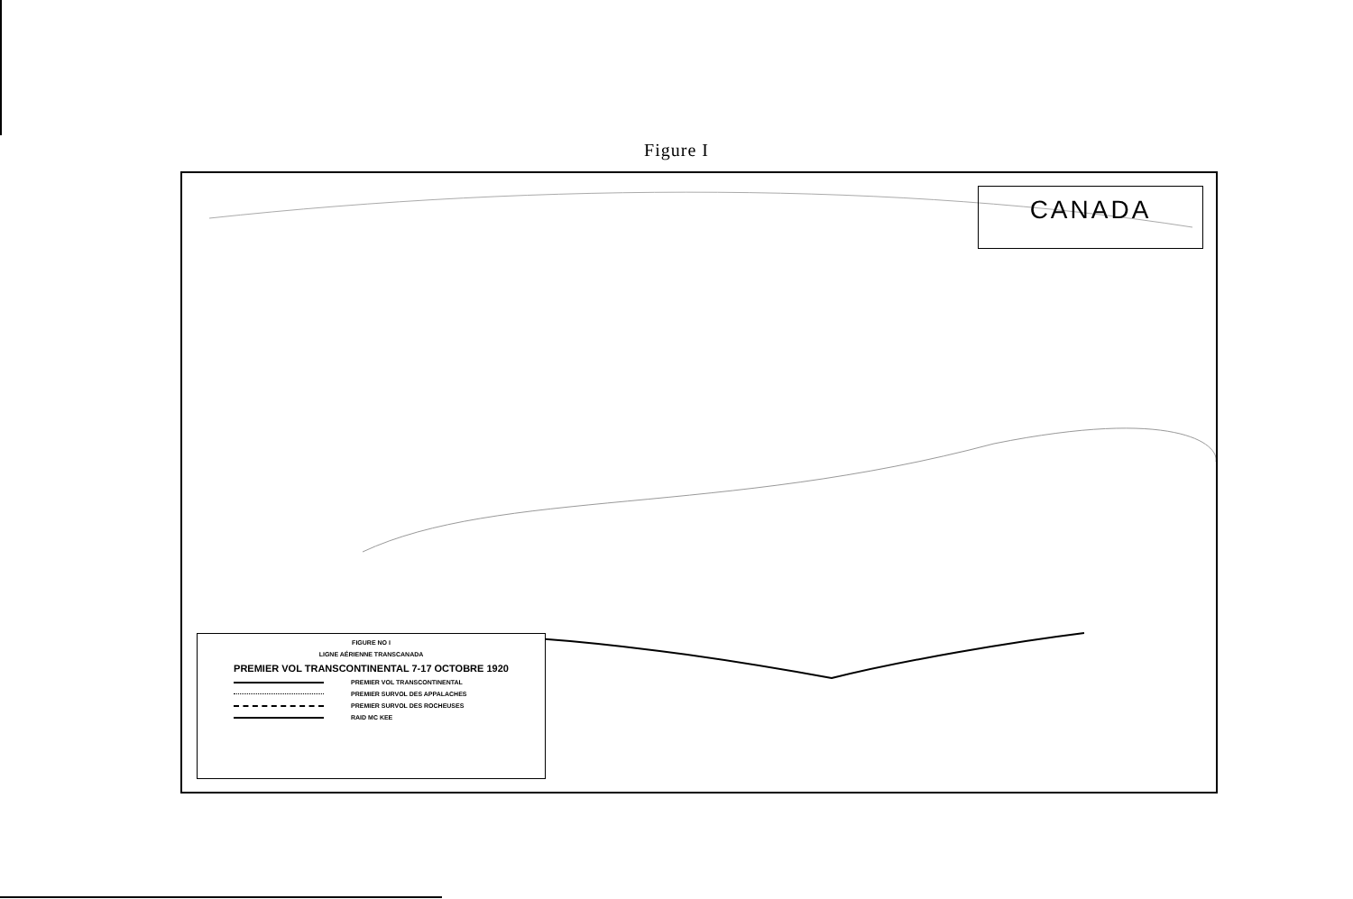Figure I
CANADA
FIGURE NO I
LIGNE AÉRIENNE TRANSCANADA
PREMIER VOL TRANSCONTINENTAL 7-17 OCTOBRE 1920
PREMIER VOL TRANSCONTINENTAL
PREMIER SURVOL DES APPALACHES
PREMIER SURVOL DES ROCHEUSES
RAID MC KEE